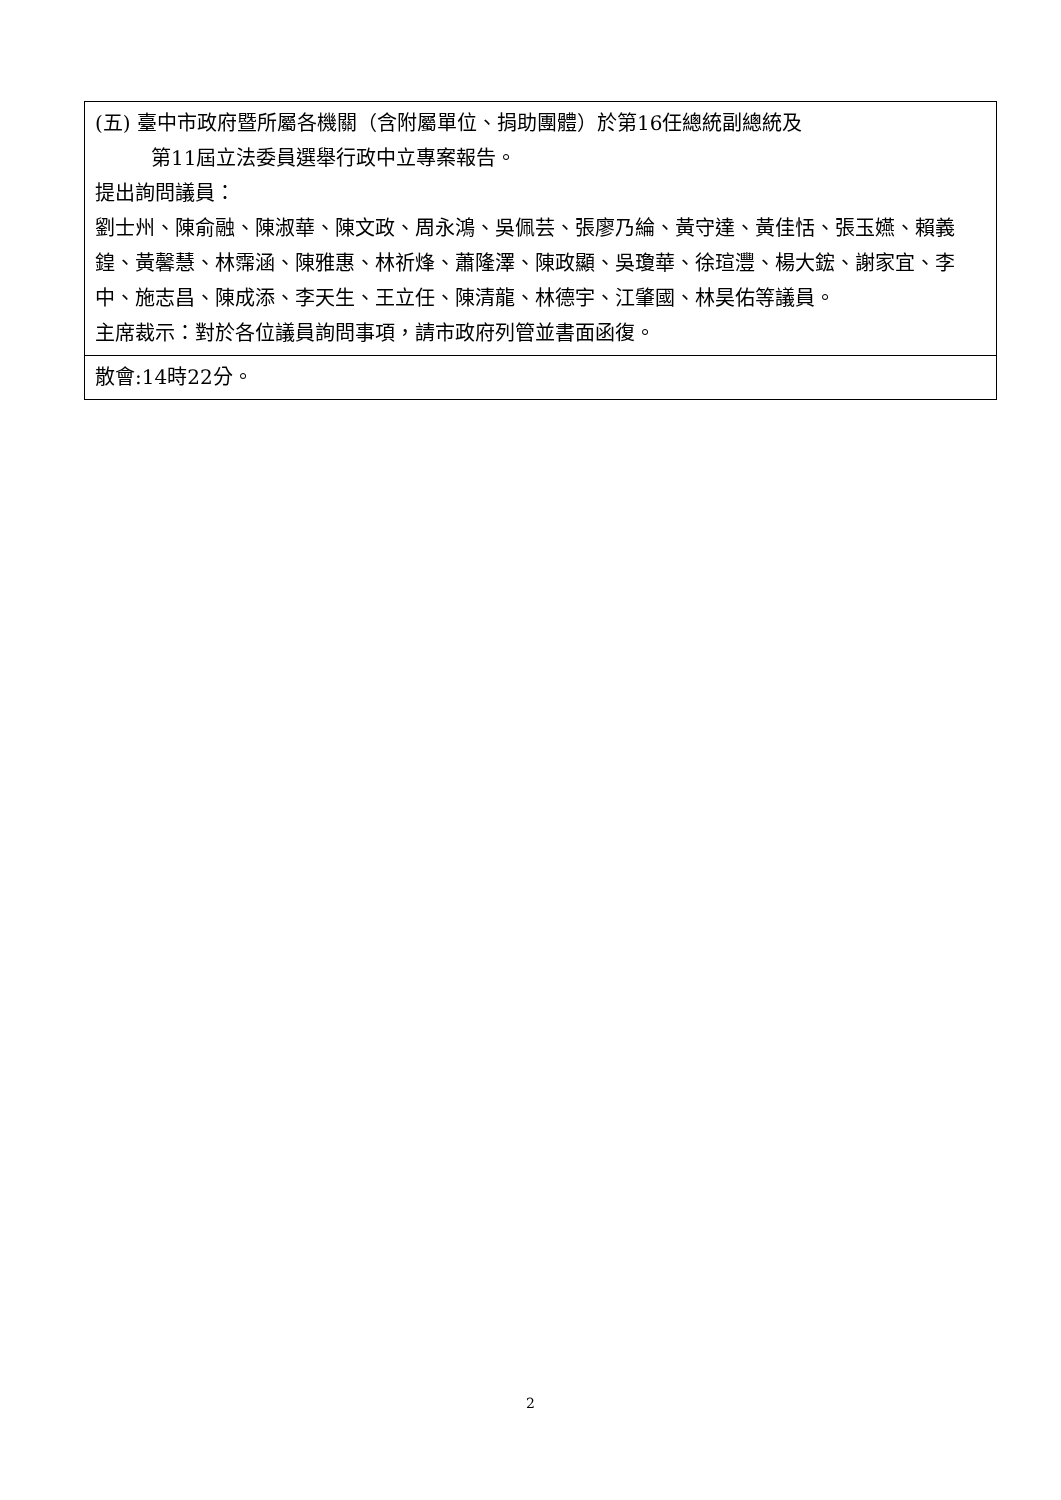| (五) 臺中市政府暨所屬各機關（含附屬單位、捐助團體）於第16任總統副總統及 第11屆立法委員選舉行政中立專案報告。 提出詢問議員： 劉士州、陳俞融、陳淑華、陳文政、周永鴻、吳佩芸、張廖乃綸、黃守達、黃佳恬、張玉嬿、賴義鍠、黃馨慧、林霈涵、陳雅惠、林祈烽、蕭隆澤、陳政顯、吳瓊華、徐瑄灃、楊大鋐、謝家宜、李 中、施志昌、陳成添、李天生、王立任、陳清龍、林德宇、江肇國、林昊佑等議員。 主席裁示：對於各位議員詢問事項，請市政府列管並書面函復。 |
| 散會:14時22分。 |
2